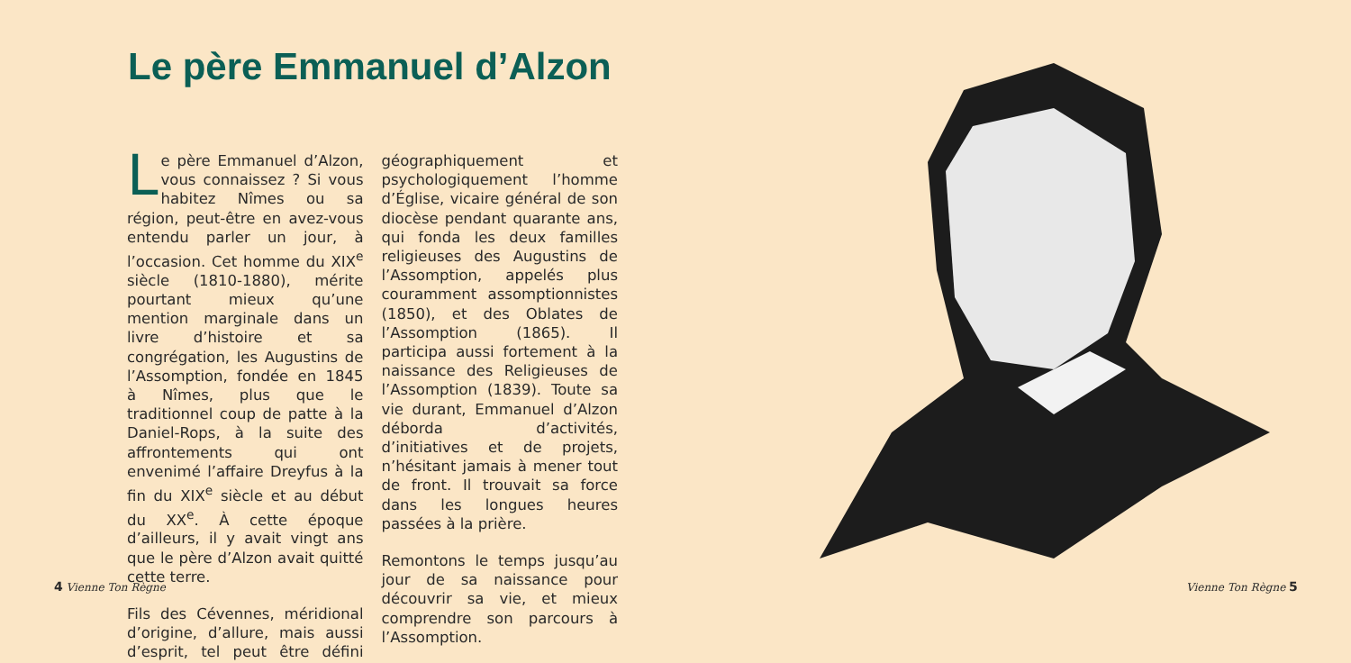Le père Emmanuel d’Alzon
Le père Emmanuel d’Alzon, vous connaissez ? Si vous habitez Nîmes ou sa région, peut-être en avez-vous entendu parler un jour, à l’occasion. Cet homme du XIX<sup>e</sup> siècle (1810-1880), mérite pourtant mieux qu’une mention marginale dans un livre d’histoire et sa congrégation, les Augustins de l’Assomption, fondée en 1845 à Nîmes, plus que le traditionnel coup de patte à la Daniel-Rops, à la suite des affrontements qui ont envenimé l’affaire Dreyfus à la fin du XIX<sup>e</sup> siècle et au début du XX<sup>e</sup>. À cette époque d’ailleurs, il y avait vingt ans que le père d’Alzon avait quitté cette terre.
Fils des Cévennes, méridional d’origine, d’allure, mais aussi d’esprit, tel peut être défini géographiquement et psychologiquement l’homme d’Église, vicaire général de son diocèse pendant quarante ans, qui fonda les deux familles religieuses des Augustins de l’Assomption, appelés plus couramment assomptionnistes (1850), et des Oblates de l’Assomption (1865). Il participa aussi fortement à la naissance des Religieuses de l’Assomption (1839). Toute sa vie durant, Emmanuel d’Alzon déborda d’activités, d’initiatives et de projets, n’hésitant jamais à mener tout de front. Il trouvait sa force dans les longues heures passées à la prière.
Remontons le temps jusqu’au jour de sa naissance pour découvrir sa vie, et mieux comprendre son parcours à l’Assomption.
4 Vienne Ton Règne Vienne Ton Règne 5